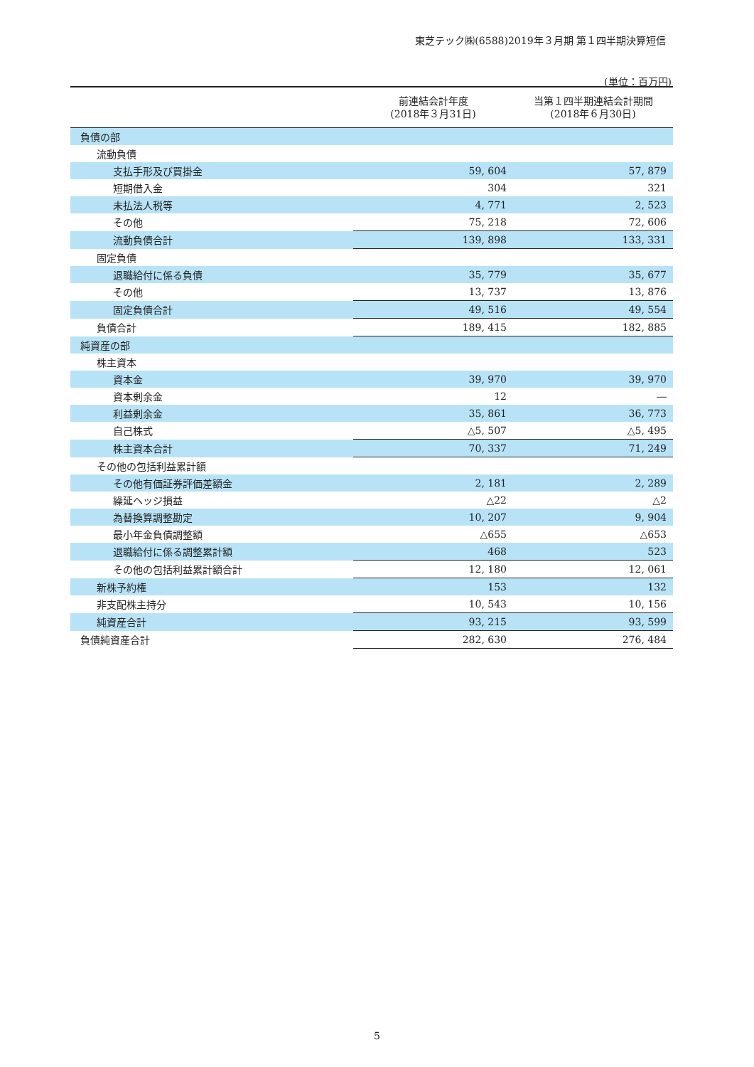東芝テック㈱(6588)2019年３月期 第１四半期決算短信
(単位：百万円)
| | 前連結会計年度 (2018年３月31日) | 当第１四半期連結会計期間 (2018年６月30日) |
| --- | --- | --- |
| 負債の部 | | |
| 流動負債 | | |
| 支払手形及び買掛金 | 59, 604 | 57, 879 |
| 短期借入金 | 304 | 321 |
| 未払法人税等 | 4, 771 | 2, 523 |
| その他 | 75, 218 | 72, 606 |
| 流動負債合計 | 139, 898 | 133, 331 |
| 固定負債 | | |
| 退職給付に係る負債 | 35, 779 | 35, 677 |
| その他 | 13, 737 | 13, 876 |
| 固定負債合計 | 49, 516 | 49, 554 |
| 負債合計 | 189, 415 | 182, 885 |
| 純資産の部 | | |
| 株主資本 | | |
| 資本金 | 39, 970 | 39, 970 |
| 資本剰余金 | 12 | ― |
| 利益剰余金 | 35, 861 | 36, 773 |
| 自己株式 | △5, 507 | △5, 495 |
| 株主資本合計 | 70, 337 | 71, 249 |
| その他の包括利益累計額 | | |
| その他有価証券評価差額金 | 2, 181 | 2, 289 |
| 繰延ヘッジ損益 | △22 | △2 |
| 為替換算調整勘定 | 10, 207 | 9, 904 |
| 最小年金負債調整額 | △655 | △653 |
| 退職給付に係る調整累計額 | 468 | 523 |
| その他の包括利益累計額合計 | 12, 180 | 12, 061 |
| 新株予約権 | 153 | 132 |
| 非支配株主持分 | 10, 543 | 10, 156 |
| 純資産合計 | 93, 215 | 93, 599 |
| 負債純資産合計 | 282, 630 | 276, 484 |
5